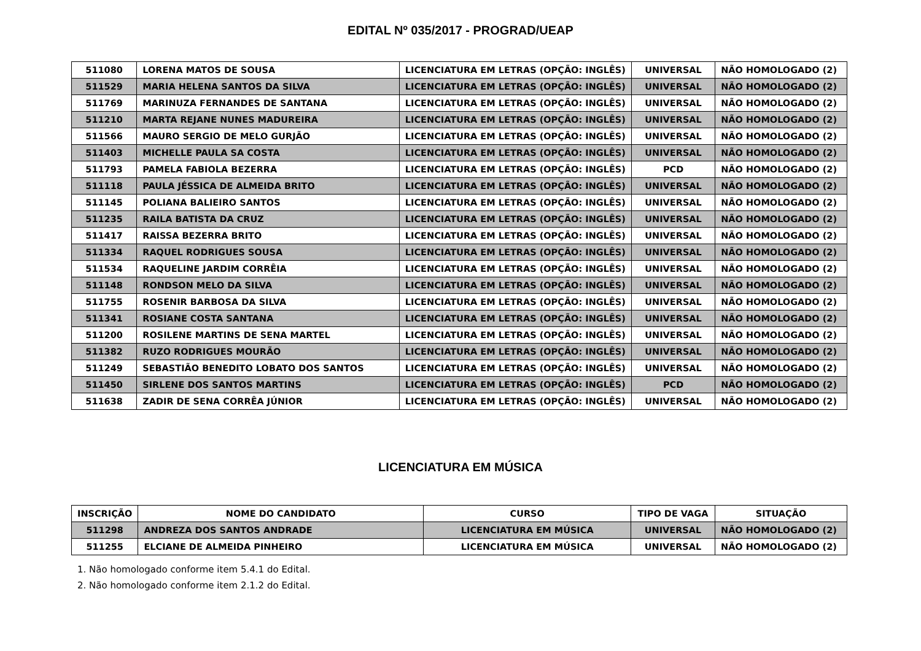EDITAL Nº 035/2017 - PROGRAD/UEAP
| 511080 | LORENA MATOS DE SOUSA | LICENCIATURA EM LETRAS (OPÇÃO: INGLÊS) | UNIVERSAL | NÃO HOMOLOGADO (2) |
| 511529 | MARIA HELENA SANTOS DA SILVA | LICENCIATURA EM LETRAS (OPÇÃO: INGLÊS) | UNIVERSAL | NÃO HOMOLOGADO (2) |
| 511769 | MARINUZA FERNANDES DE SANTANA | LICENCIATURA EM LETRAS (OPÇÃO: INGLÊS) | UNIVERSAL | NÃO HOMOLOGADO (2) |
| 511210 | MARTA REJANE NUNES MADUREIRA | LICENCIATURA EM LETRAS (OPÇÃO: INGLÊS) | UNIVERSAL | NÃO HOMOLOGADO (2) |
| 511566 | MAURO SERGIO DE MELO GURJÃO | LICENCIATURA EM LETRAS (OPÇÃO: INGLÊS) | UNIVERSAL | NÃO HOMOLOGADO (2) |
| 511403 | MICHELLE PAULA SA COSTA | LICENCIATURA EM LETRAS (OPÇÃO: INGLÊS) | UNIVERSAL | NÃO HOMOLOGADO (2) |
| 511793 | PAMELA FABIOLA BEZERRA | LICENCIATURA EM LETRAS (OPÇÃO: INGLÊS) | PCD | NÃO HOMOLOGADO (2) |
| 511118 | PAULA JÉSSICA DE ALMEIDA BRITO | LICENCIATURA EM LETRAS (OPÇÃO: INGLÊS) | UNIVERSAL | NÃO HOMOLOGADO (2) |
| 511145 | POLIANA BALIEIRO SANTOS | LICENCIATURA EM LETRAS (OPÇÃO: INGLÊS) | UNIVERSAL | NÃO HOMOLOGADO (2) |
| 511235 | RAILA BATISTA DA CRUZ | LICENCIATURA EM LETRAS (OPÇÃO: INGLÊS) | UNIVERSAL | NÃO HOMOLOGADO (2) |
| 511417 | RAISSA BEZERRA BRITO | LICENCIATURA EM LETRAS (OPÇÃO: INGLÊS) | UNIVERSAL | NÃO HOMOLOGADO (2) |
| 511334 | RAQUEL RODRIGUES SOUSA | LICENCIATURA EM LETRAS (OPÇÃO: INGLÊS) | UNIVERSAL | NÃO HOMOLOGADO (2) |
| 511534 | RAQUELINE JARDIM CORRÊIA | LICENCIATURA EM LETRAS (OPÇÃO: INGLÊS) | UNIVERSAL | NÃO HOMOLOGADO (2) |
| 511148 | RONDSON MELO DA SILVA | LICENCIATURA EM LETRAS (OPÇÃO: INGLÊS) | UNIVERSAL | NÃO HOMOLOGADO (2) |
| 511755 | ROSENIR BARBOSA DA SILVA | LICENCIATURA EM LETRAS (OPÇÃO: INGLÊS) | UNIVERSAL | NÃO HOMOLOGADO (2) |
| 511341 | ROSIANE COSTA SANTANA | LICENCIATURA EM LETRAS (OPÇÃO: INGLÊS) | UNIVERSAL | NÃO HOMOLOGADO (2) |
| 511200 | ROSILENE MARTINS DE SENA MARTEL | LICENCIATURA EM LETRAS (OPÇÃO: INGLÊS) | UNIVERSAL | NÃO HOMOLOGADO (2) |
| 511382 | RUZO RODRIGUES MOURÃO | LICENCIATURA EM LETRAS (OPÇÃO: INGLÊS) | UNIVERSAL | NÃO HOMOLOGADO (2) |
| 511249 | SEBASTIÃO BENEDITO LOBATO DOS SANTOS | LICENCIATURA EM LETRAS (OPÇÃO: INGLÊS) | UNIVERSAL | NÃO HOMOLOGADO (2) |
| 511450 | SIRLENE DOS SANTOS MARTINS | LICENCIATURA EM LETRAS (OPÇÃO: INGLÊS) | PCD | NÃO HOMOLOGADO (2) |
| 511638 | ZADIR DE SENA CORRÊA JÚNIOR | LICENCIATURA EM LETRAS (OPÇÃO: INGLÊS) | UNIVERSAL | NÃO HOMOLOGADO (2) |
LICENCIATURA EM MÚSICA
| INSCRIÇÃO | NOME DO CANDIDATO | CURSO | TIPO DE VAGA | SITUAÇÃO |
| --- | --- | --- | --- | --- |
| 511298 | ANDREZA DOS SANTOS ANDRADE | LICENCIATURA EM MÚSICA | UNIVERSAL | NÃO HOMOLOGADO (2) |
| 511255 | ELCIANE DE ALMEIDA PINHEIRO | LICENCIATURA EM MÚSICA | UNIVERSAL | NÃO HOMOLOGADO (2) |
1. Não homologado conforme item 5.4.1 do Edital.
2. Não homologado conforme item 2.1.2 do Edital.